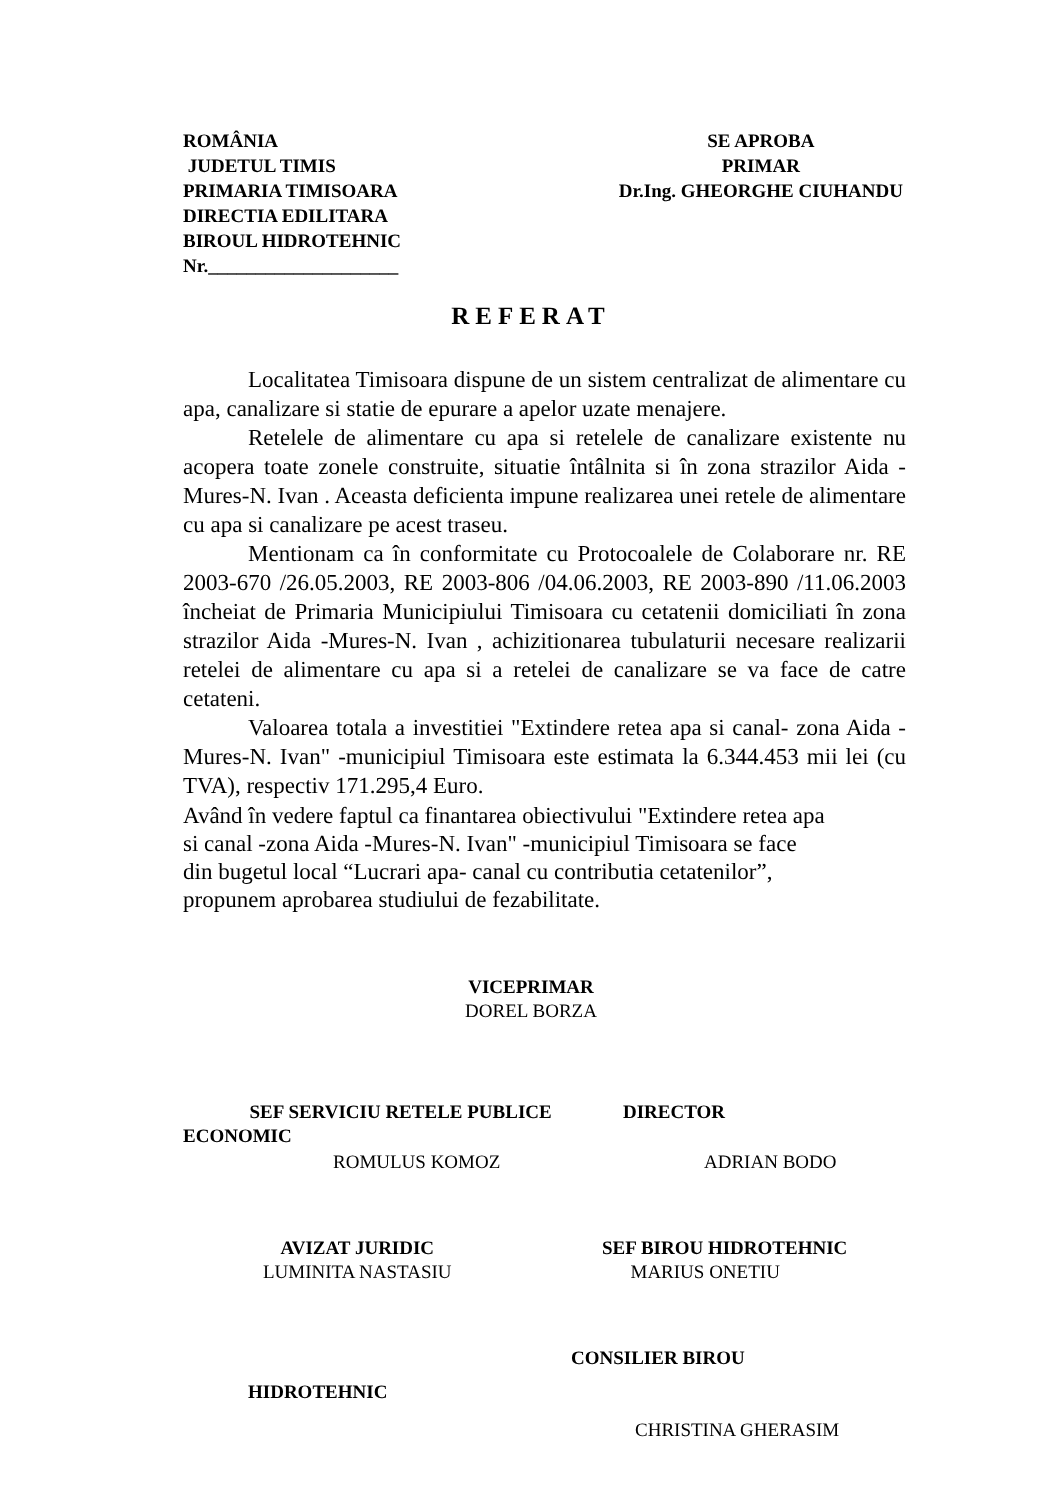ROMÂNIA
JUDETUL TIMIS
PRIMARIA TIMISOARA
DIRECTIA EDILITARA
BIROUL HIDROTEHNIC
Nr.____________________
SE APROBA
PRIMAR
Dr.Ing. GHEORGHE CIUHANDU
REFERAT
Localitatea Timisoara dispune de un sistem centralizat de alimentare cu apa, canalizare si statie de epurare a apelor uzate menajere.
Retelele de alimentare cu apa si retelele de canalizare existente nu acopera toate zonele construite, situatie întâlnita si în zona strazilor Aida -Mures-N. Ivan . Aceasta deficienta impune realizarea unei retele de alimentare cu apa si canalizare pe acest traseu.
Mentionam ca în conformitate cu Protocoalele de Colaborare nr. RE 2003-670 /26.05.2003, RE 2003-806 /04.06.2003, RE 2003-890 /11.06.2003 încheiat de Primaria Municipiului Timisoara cu cetatenii domiciliati în zona strazilor Aida -Mures-N. Ivan , achizitionarea tubulaturii necesare realizarii retelei de alimentare cu apa si a retelei de canalizare se va face de catre cetateni.
Valoarea totala a investitiei "Extindere retea apa si canal- zona Aida -Mures-N. Ivan" -municipiul Timisoara este estimata la 6.344.453 mii lei (cu TVA), respectiv 171.295,4 Euro.
Având în vedere faptul ca finantarea obiectivului "Extindere retea apa
si canal -zona Aida -Mures-N. Ivan" -municipiul Timisoara se face
din bugetul local “Lucrari apa- canal cu contributia cetatenilor”,
propunem aprobarea studiului de fezabilitate.
VICEPRIMAR
DOREL BORZA
SEF SERVICIU RETELE PUBLICE DIRECTOR
ECONOMIC
ROMULUS KOMOZ ADRIAN BODO
AVIZAT JURIDIC
LUMINITA NASTASIU
SEF BIROU HIDROTEHNIC
MARIUS ONETIU
CONSILIER BIROU
HIDROTEHNIC
CHRISTINA GHERASIM